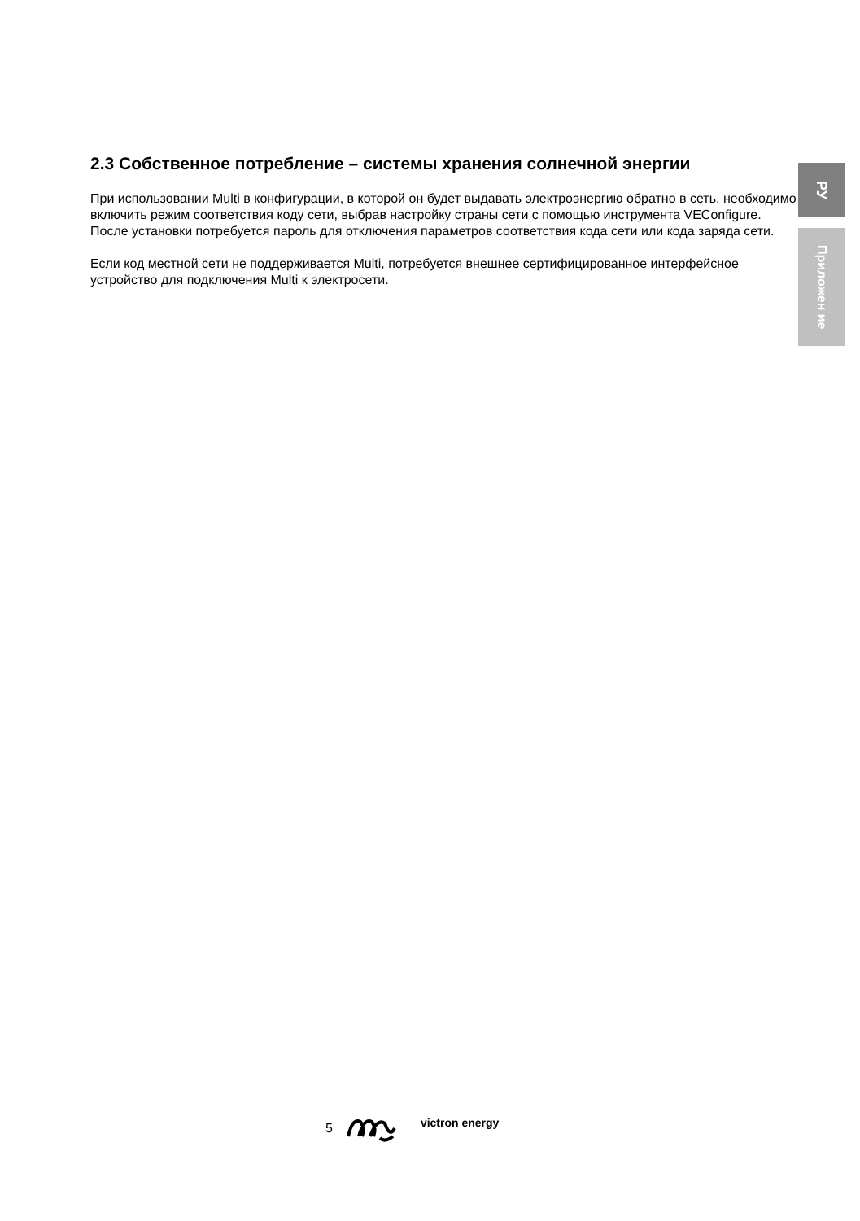2.3 Собственное потребление – системы хранения солнечной энергии
При использовании Multi в конфигурации, в которой он будет выдавать электроэнергию обратно в сеть, необходимо включить режим соответствия коду сети, выбрав настройку страны сети с помощью инструмента VEConfigure.
После установки потребуется пароль для отключения параметров соответствия кода сети или кода заряда сети.
Если код местной сети не поддерживается Multi, потребуется внешнее сертифицированное интерфейсное устройство для подключения Multi к электросети.
РУ
Приложен ие
5 victron energy